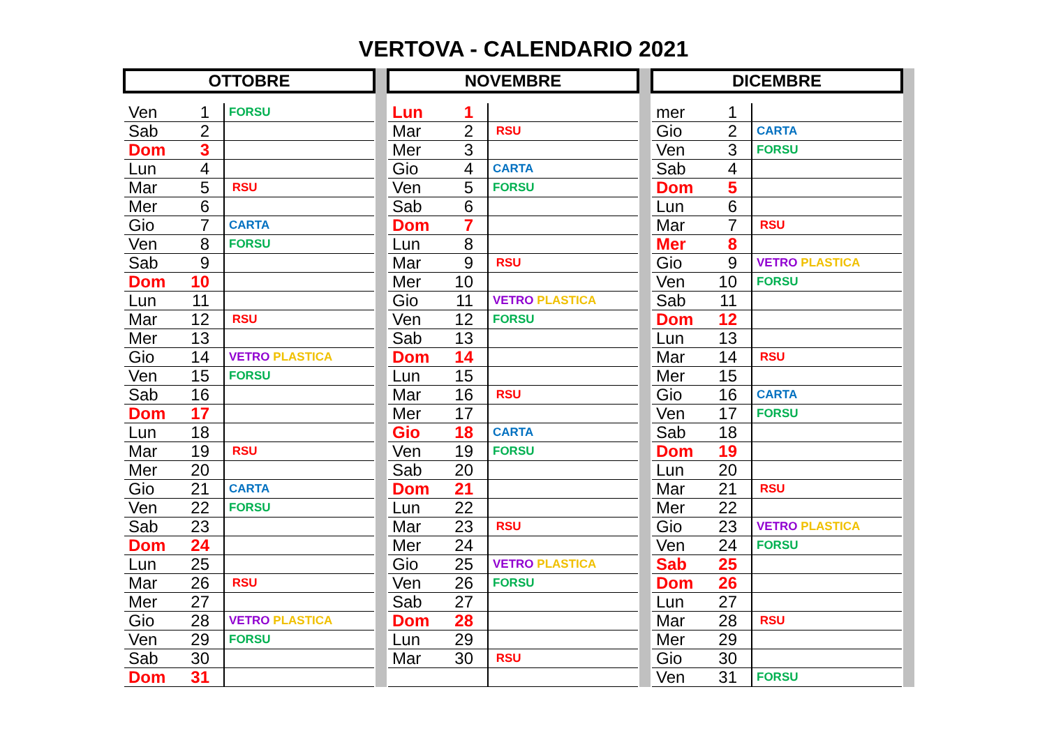VERTOVA - CALENDARIO 2021
| OTTOBRE | | |
| --- | --- | --- |
| Ven | 1 | FORSU |
| Sab | 2 | |
| Dom | 3 | |
| Lun | 4 | |
| Mar | 5 | RSU |
| Mer | 6 | |
| Gio | 7 | CARTA |
| Ven | 8 | FORSU |
| Sab | 9 | |
| Dom | 10 | |
| Lun | 11 | |
| Mar | 12 | RSU |
| Mer | 13 | |
| Gio | 14 | VETRO PLASTICA |
| Ven | 15 | FORSU |
| Sab | 16 | |
| Dom | 17 | |
| Lun | 18 | |
| Mar | 19 | RSU |
| Mer | 20 | |
| Gio | 21 | CARTA |
| Ven | 22 | FORSU |
| Sab | 23 | |
| Dom | 24 | |
| Lun | 25 | |
| Mar | 26 | RSU |
| Mer | 27 | |
| Gio | 28 | VETRO PLASTICA |
| Ven | 29 | FORSU |
| Sab | 30 | |
| Dom | 31 | |
| NOVEMBRE | | |
| --- | --- | --- |
| Lun | 1 | |
| Mar | 2 | RSU |
| Mer | 3 | |
| Gio | 4 | CARTA |
| Ven | 5 | FORSU |
| Sab | 6 | |
| Dom | 7 | |
| Lun | 8 | |
| Mar | 9 | RSU |
| Mer | 10 | |
| Gio | 11 | VETRO PLASTICA |
| Ven | 12 | FORSU |
| Sab | 13 | |
| Dom | 14 | |
| Lun | 15 | |
| Mar | 16 | RSU |
| Mer | 17 | |
| Gio | 18 | CARTA |
| Ven | 19 | FORSU |
| Sab | 20 | |
| Dom | 21 | |
| Lun | 22 | |
| Mar | 23 | RSU |
| Mer | 24 | |
| Gio | 25 | VETRO PLASTICA |
| Ven | 26 | FORSU |
| Sab | 27 | |
| Dom | 28 | |
| Lun | 29 | |
| Mar | 30 | RSU |
| DICEMBRE | | |
| --- | --- | --- |
| mer | 1 | |
| Gio | 2 | CARTA |
| Ven | 3 | FORSU |
| Sab | 4 | |
| Dom | 5 | |
| Lun | 6 | |
| Mar | 7 | RSU |
| Mer | 8 | |
| Gio | 9 | VETRO PLASTICA |
| Ven | 10 | FORSU |
| Sab | 11 | |
| Dom | 12 | |
| Lun | 13 | |
| Mar | 14 | RSU |
| Mer | 15 | |
| Gio | 16 | CARTA |
| Ven | 17 | FORSU |
| Sab | 18 | |
| Dom | 19 | |
| Lun | 20 | |
| Mar | 21 | RSU |
| Mer | 22 | |
| Gio | 23 | VETRO PLASTICA |
| Ven | 24 | FORSU |
| Sab | 25 | |
| Dom | 26 | |
| Lun | 27 | |
| Mar | 28 | RSU |
| Mer | 29 | |
| Gio | 30 | |
| Ven | 31 | FORSU |